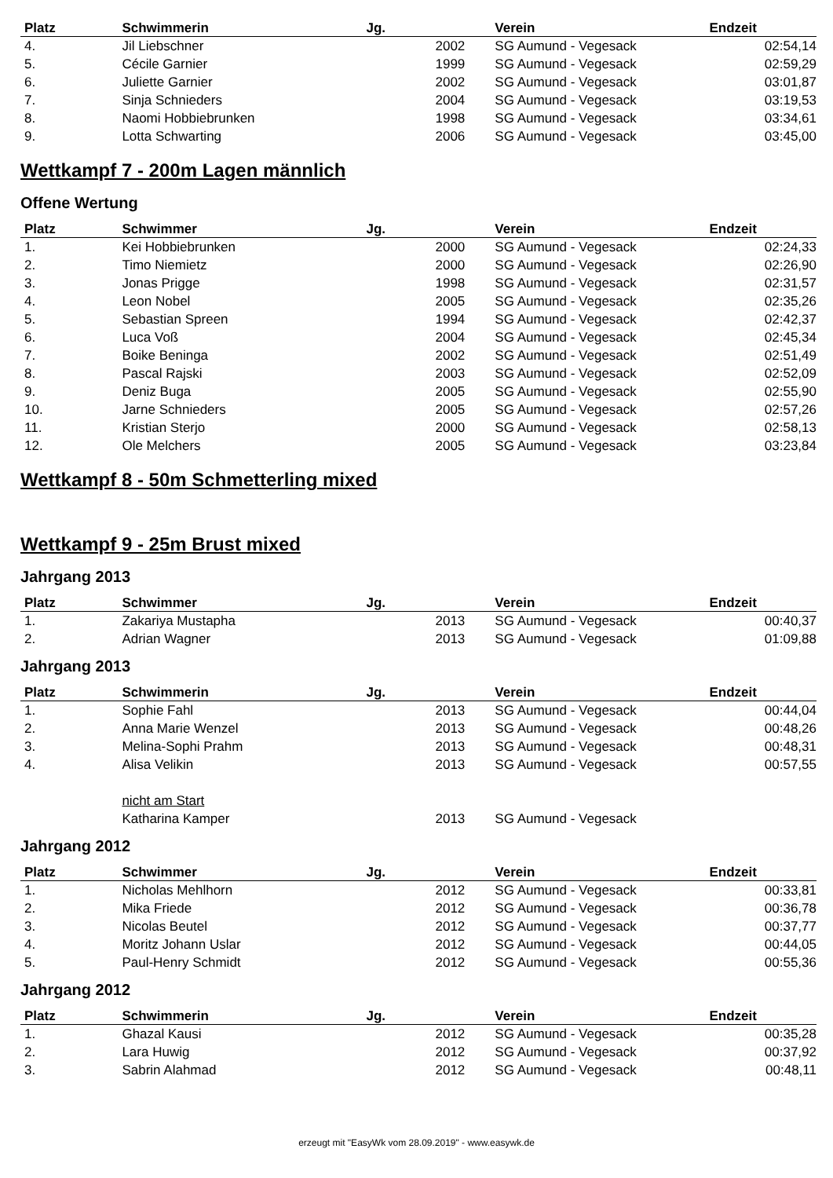| Platz | Schwimmerin | Jg. | Verein | Endzeit |
| --- | --- | --- | --- | --- |
| 4. | Jil Liebschner | 2002 | SG Aumund - Vegesack | 02:54,14 |
| 5. | Cécile Garnier | 1999 | SG Aumund - Vegesack | 02:59,29 |
| 6. | Juliette Garnier | 2002 | SG Aumund - Vegesack | 03:01,87 |
| 7. | Sinja Schnieders | 2004 | SG Aumund - Vegesack | 03:19,53 |
| 8. | Naomi Hobbiebrunken | 1998 | SG Aumund - Vegesack | 03:34,61 |
| 9. | Lotta Schwarting | 2006 | SG Aumund - Vegesack | 03:45,00 |
Wettkampf 7 - 200m Lagen männlich
Offene Wertung
| Platz | Schwimmer | Jg. | Verein | Endzeit |
| --- | --- | --- | --- | --- |
| 1. | Kei Hobbiebrunken | 2000 | SG Aumund - Vegesack | 02:24,33 |
| 2. | Timo Niemietz | 2000 | SG Aumund - Vegesack | 02:26,90 |
| 3. | Jonas Prigge | 1998 | SG Aumund - Vegesack | 02:31,57 |
| 4. | Leon Nobel | 2005 | SG Aumund - Vegesack | 02:35,26 |
| 5. | Sebastian Spreen | 1994 | SG Aumund - Vegesack | 02:42,37 |
| 6. | Luca Voß | 2004 | SG Aumund - Vegesack | 02:45,34 |
| 7. | Boike Beninga | 2002 | SG Aumund - Vegesack | 02:51,49 |
| 8. | Pascal Rajski | 2003 | SG Aumund - Vegesack | 02:52,09 |
| 9. | Deniz Buga | 2005 | SG Aumund - Vegesack | 02:55,90 |
| 10. | Jarne Schnieders | 2005 | SG Aumund - Vegesack | 02:57,26 |
| 11. | Kristian Sterjo | 2000 | SG Aumund - Vegesack | 02:58,13 |
| 12. | Ole Melchers | 2005 | SG Aumund - Vegesack | 03:23,84 |
Wettkampf 8 - 50m Schmetterling mixed
Wettkampf 9 - 25m Brust mixed
Jahrgang 2013
| Platz | Schwimmer | Jg. | Verein | Endzeit |
| --- | --- | --- | --- | --- |
| 1. | Zakariya Mustapha | 2013 | SG Aumund - Vegesack | 00:40,37 |
| 2. | Adrian Wagner | 2013 | SG Aumund - Vegesack | 01:09,88 |
Jahrgang 2013
| Platz | Schwimmerin | Jg. | Verein | Endzeit |
| --- | --- | --- | --- | --- |
| 1. | Sophie Fahl | 2013 | SG Aumund - Vegesack | 00:44,04 |
| 2. | Anna Marie Wenzel | 2013 | SG Aumund - Vegesack | 00:48,26 |
| 3. | Melina-Sophi Prahm | 2013 | SG Aumund - Vegesack | 00:48,31 |
| 4. | Alisa Velikin | 2013 | SG Aumund - Vegesack | 00:57,55 |
| | nicht am Start | | | |
| | Katharina Kamper | 2013 | SG Aumund - Vegesack | |
Jahrgang 2012
| Platz | Schwimmer | Jg. | Verein | Endzeit |
| --- | --- | --- | --- | --- |
| 1. | Nicholas Mehlhorn | 2012 | SG Aumund - Vegesack | 00:33,81 |
| 2. | Mika Friede | 2012 | SG Aumund - Vegesack | 00:36,78 |
| 3. | Nicolas Beutel | 2012 | SG Aumund - Vegesack | 00:37,77 |
| 4. | Moritz Johann Uslar | 2012 | SG Aumund - Vegesack | 00:44,05 |
| 5. | Paul-Henry Schmidt | 2012 | SG Aumund - Vegesack | 00:55,36 |
Jahrgang 2012
| Platz | Schwimmerin | Jg. | Verein | Endzeit |
| --- | --- | --- | --- | --- |
| 1. | Ghazal Kausi | 2012 | SG Aumund - Vegesack | 00:35,28 |
| 2. | Lara Huwig | 2012 | SG Aumund - Vegesack | 00:37,92 |
| 3. | Sabrin Alahmad | 2012 | SG Aumund - Vegesack | 00:48,11 |
erzeugt mit "EasyWk vom 28.09.2019" - www.easywk.de